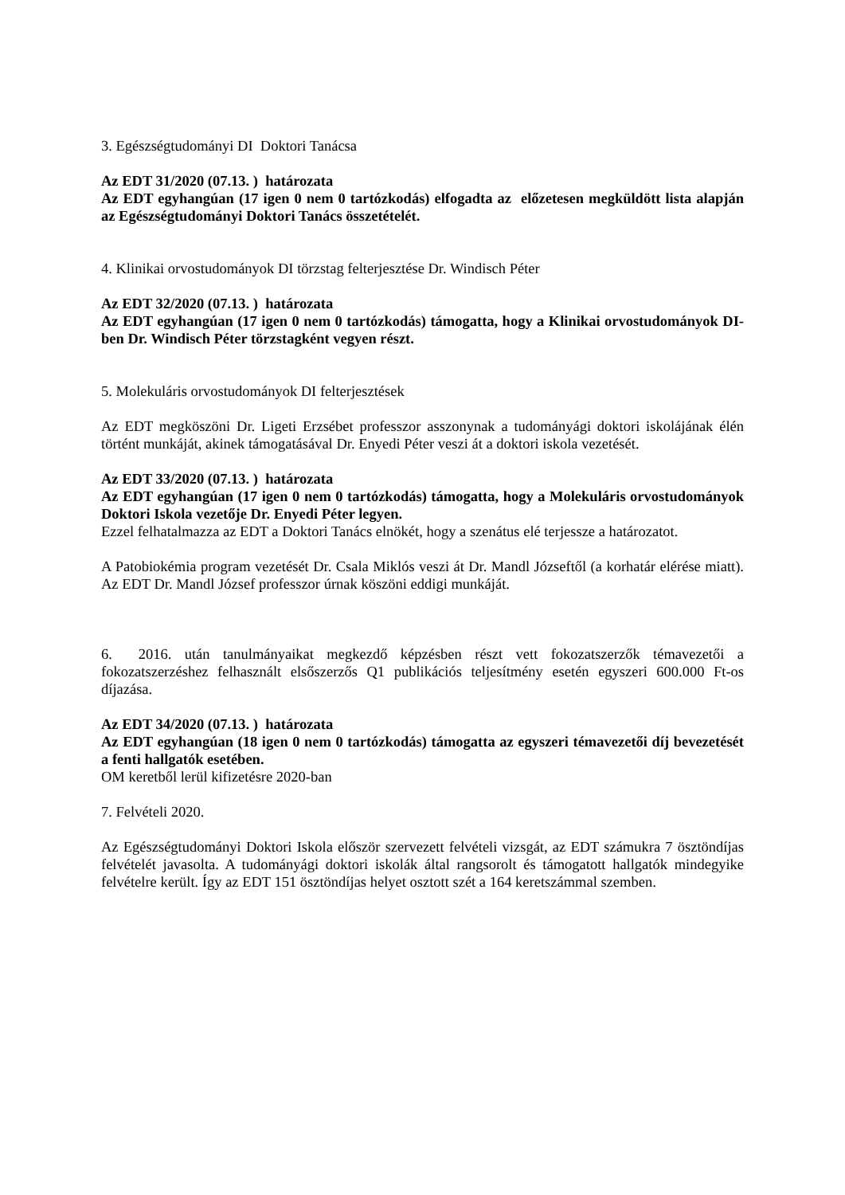3. Egészségtudományi DI Doktori Tanácsa
Az EDT 31/2020 (07.13. ) határozata
Az EDT egyhangúan (17 igen 0 nem 0 tartózkodás) elfogadta az előzetesen megküldött lista alapján az Egészségtudományi Doktori Tanács összetételét.
4. Klinikai orvostudományok DI törzstag felterjesztése Dr. Windisch Péter
Az EDT 32/2020 (07.13. ) határozata
Az EDT egyhangúan (17 igen 0 nem 0 tartózkodás) támogatta, hogy a Klinikai orvostudományok DI-ben Dr. Windisch Péter törzstagként vegyen részt.
5. Molekuláris orvostudományok DI felterjesztések
Az EDT megköszöni Dr. Ligeti Erzsébet professzor asszonynak a tudományági doktori iskolájának élén történt munkáját, akinek támogatásával Dr. Enyedi Péter veszi át a doktori iskola vezetését.
Az EDT 33/2020 (07.13. ) határozata
Az EDT egyhangúan (17 igen 0 nem 0 tartózkodás) támogatta, hogy a Molekuláris orvostudományok Doktori Iskola vezetője Dr. Enyedi Péter legyen.
Ezzel felhatalmazza az EDT a Doktori Tanács elnökét, hogy a szenátus elé terjessze a határozatot.
A Patobiokémia program vezetését Dr. Csala Miklós veszi át Dr. Mandl Józseftől (a korhatár elérése miatt). Az EDT Dr. Mandl József professzor úrnak köszöni eddigi munkáját.
6. 2016. után tanulmányaikat megkezdő képzésben részt vett fokozatszerzők témavezetői a fokozatszerzéshez felhasznált elsőszerzős Q1 publikációs teljesítmény esetén egyszeri 600.000 Ft-os díjazása.
Az EDT 34/2020 (07.13. ) határozata
Az EDT egyhangúan (18 igen 0 nem 0 tartózkodás) támogatta az egyszeri témavezetői díj bevezetését a fenti hallgatók esetében.
OM keretből lerül kifizetésre 2020-ban
7. Felvételi 2020.
Az Egészségtudományi Doktori Iskola először szervezett felvételi vizsgát, az EDT számukra 7 ösztöndíjas felvételét javasolta. A tudományági doktori iskolák által rangsorolt és támogatott hallgatók mindegyike felvételre került. Így az EDT 151 ösztöndíjas helyet osztott szét a 164 keretszámmal szemben.